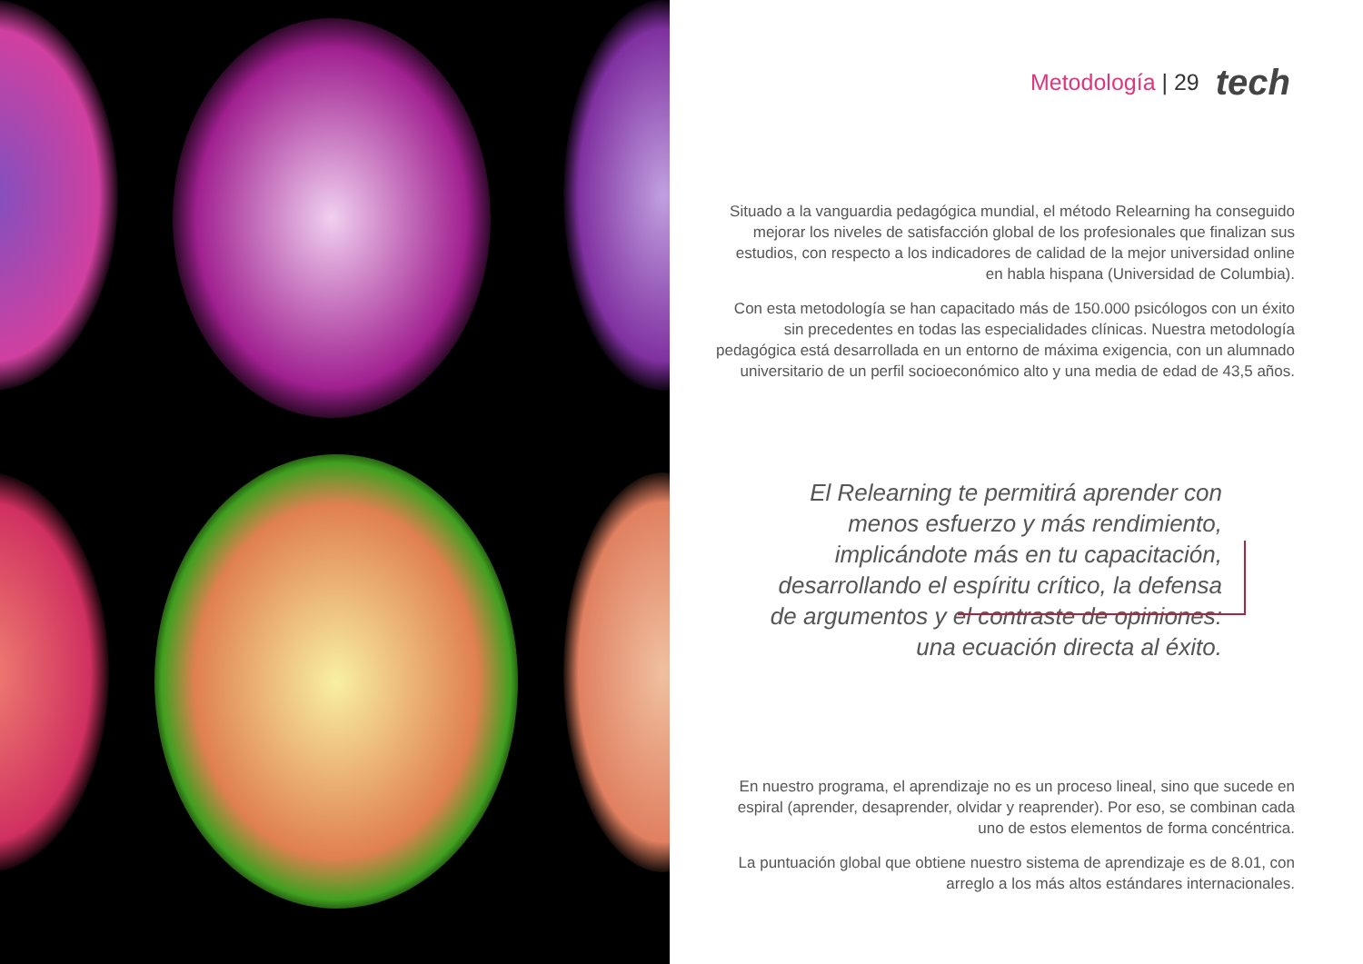Metodología | 29 tech
Situado a la vanguardia pedagógica mundial, el método Relearning ha conseguido mejorar los niveles de satisfacción global de los profesionales que finalizan sus estudios, con respecto a los indicadores de calidad de la mejor universidad online en habla hispana (Universidad de Columbia).
Con esta metodología se han capacitado más de 150.000 psicólogos con un éxito sin precedentes en todas las especialidades clínicas. Nuestra metodología pedagógica está desarrollada en un entorno de máxima exigencia, con un alumnado universitario de un perfil socioeconómico alto y una media de edad de 43,5 años.
El Relearning te permitirá aprender con menos esfuerzo y más rendimiento, implicándote más en tu capacitación, desarrollando el espíritu crítico, la defensa de argumentos y el contraste de opiniones: una ecuación directa al éxito.
En nuestro programa, el aprendizaje no es un proceso lineal, sino que sucede en espiral (aprender, desaprender, olvidar y reaprender). Por eso, se combinan cada uno de estos elementos de forma concéntrica.
La puntuación global que obtiene nuestro sistema de aprendizaje es de 8.01, con arreglo a los más altos estándares internacionales.